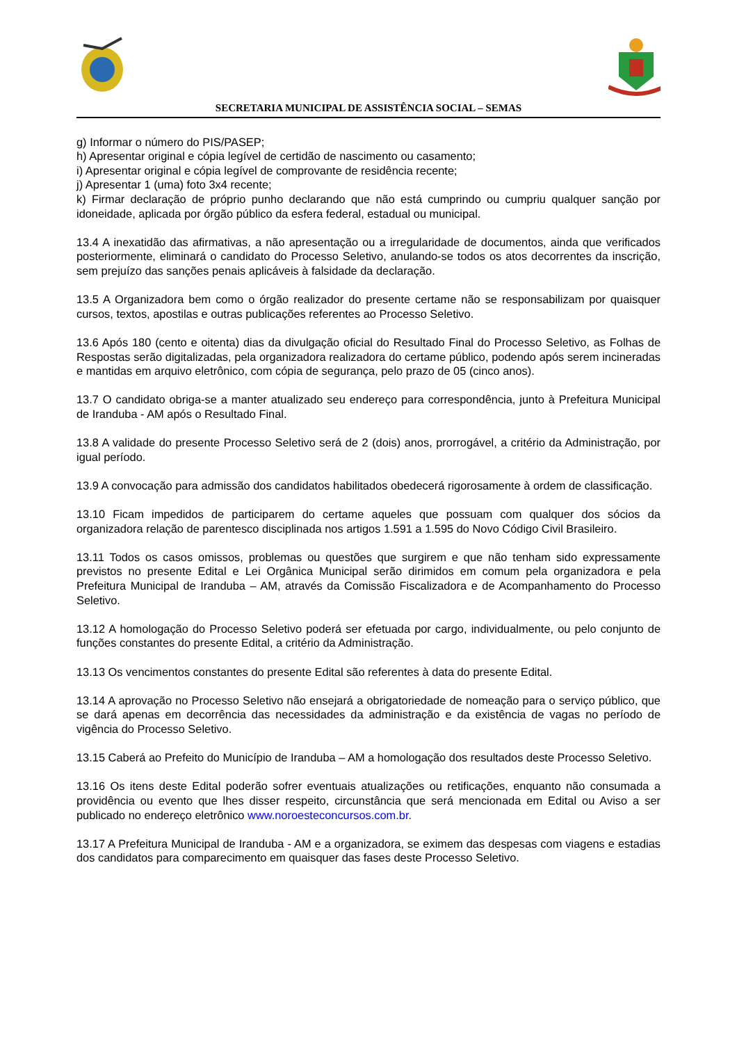SECRETARIA MUNICIPAL DE ASSISTÊNCIA SOCIAL – SEMAS
g) Informar o número do PIS/PASEP;
h) Apresentar original e cópia legível de certidão de nascimento ou casamento;
i) Apresentar original e cópia legível de comprovante de residência recente;
j) Apresentar 1 (uma) foto 3x4 recente;
k) Firmar declaração de próprio punho declarando que não está cumprindo ou cumpriu qualquer sanção por idoneidade, aplicada por órgão público da esfera federal, estadual ou municipal.
13.4 A inexatidão das afirmativas, a não apresentação ou a irregularidade de documentos, ainda que verificados posteriormente, eliminará o candidato do Processo Seletivo, anulando-se todos os atos decorrentes da inscrição, sem prejuízo das sanções penais aplicáveis à falsidade da declaração.
13.5 A Organizadora bem como o órgão realizador do presente certame não se responsabilizam por quaisquer cursos, textos, apostilas e outras publicações referentes ao Processo Seletivo.
13.6 Após 180 (cento e oitenta) dias da divulgação oficial do Resultado Final do Processo Seletivo, as Folhas de Respostas serão digitalizadas, pela organizadora realizadora do certame público, podendo após serem incineradas e mantidas em arquivo eletrônico, com cópia de segurança, pelo prazo de 05 (cinco anos).
13.7 O candidato obriga-se a manter atualizado seu endereço para correspondência, junto à Prefeitura Municipal de Iranduba - AM após o Resultado Final.
13.8 A validade do presente Processo Seletivo será de 2 (dois) anos, prorrogável, a critério da Administração, por igual período.
13.9 A convocação para admissão dos candidatos habilitados obedecerá rigorosamente à ordem de classificação.
13.10 Ficam impedidos de participarem do certame aqueles que possuam com qualquer dos sócios da organizadora relação de parentesco disciplinada nos artigos 1.591 a 1.595 do Novo Código Civil Brasileiro.
13.11 Todos os casos omissos, problemas ou questões que surgirem e que não tenham sido expressamente previstos no presente Edital e Lei Orgânica Municipal serão dirimidos em comum pela organizadora e pela Prefeitura Municipal de Iranduba – AM, através da Comissão Fiscalizadora e de Acompanhamento do Processo Seletivo.
13.12 A homologação do Processo Seletivo poderá ser efetuada por cargo, individualmente, ou pelo conjunto de funções constantes do presente Edital, a critério da Administração.
13.13 Os vencimentos constantes do presente Edital são referentes à data do presente Edital.
13.14 A aprovação no Processo Seletivo não ensejará a obrigatoriedade de nomeação para o serviço público, que se dará apenas em decorrência das necessidades da administração e da existência de vagas no período de vigência do Processo Seletivo.
13.15 Caberá ao Prefeito do Município de Iranduba – AM a homologação dos resultados deste Processo Seletivo.
13.16 Os itens deste Edital poderão sofrer eventuais atualizações ou retificações, enquanto não consumada a providência ou evento que lhes disser respeito, circunstância que será mencionada em Edital ou Aviso a ser publicado no endereço eletrônico www.noroesteconcursos.com.br.
13.17 A Prefeitura Municipal de Iranduba - AM e a organizadora, se eximem das despesas com viagens e estadias dos candidatos para comparecimento em quaisquer das fases deste Processo Seletivo.